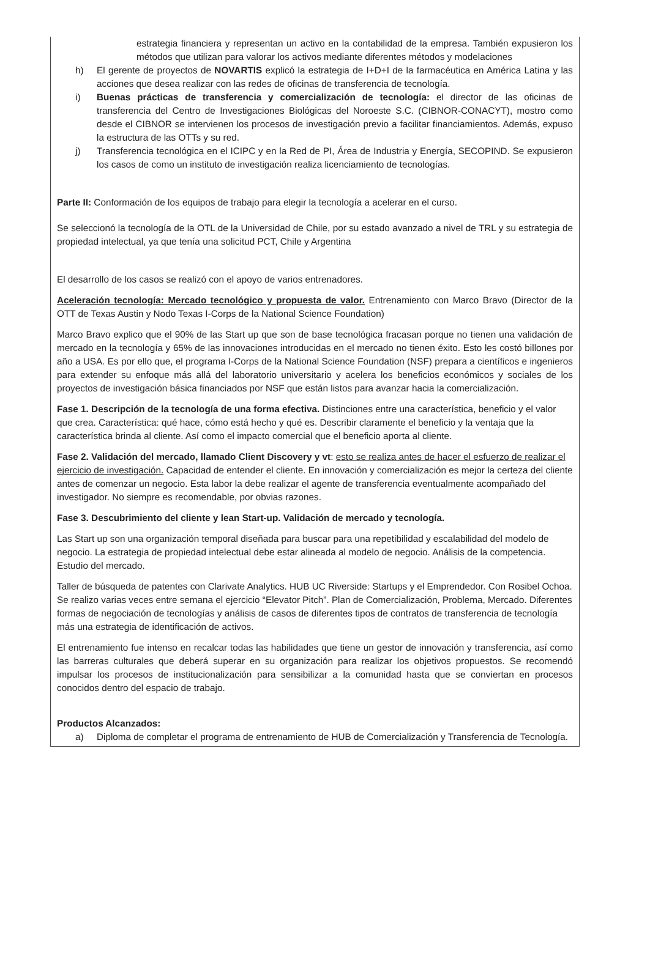estrategia financiera y representan un activo en la contabilidad de la empresa. También expusieron los métodos que utilizan para valorar los activos mediante diferentes métodos y modelaciones
h) El gerente de proyectos de NOVARTIS explicó la estrategia de I+D+I de la farmacéutica en América Latina y las acciones que desea realizar con las redes de oficinas de transferencia de tecnología.
i) Buenas prácticas de transferencia y comercialización de tecnología: el director de las oficinas de transferencia del Centro de Investigaciones Biológicas del Noroeste S.C. (CIBNOR-CONACYT), mostro como desde el CIBNOR se intervienen los procesos de investigación previo a facilitar financiamientos. Además, expuso la estructura de las OTTs y su red.
j) Transferencia tecnológica en el ICIPC y en la Red de PI, Área de Industria y Energía, SECOPIND. Se expusieron los casos de como un instituto de investigación realiza licenciamiento de tecnologías.
Parte II: Conformación de los equipos de trabajo para elegir la tecnología a acelerar en el curso.
Se seleccionó la tecnología de la OTL de la Universidad de Chile, por su estado avanzado a nivel de TRL y su estrategia de propiedad intelectual, ya que tenía una solicitud PCT, Chile y Argentina
El desarrollo de los casos se realizó con el apoyo de varios entrenadores.
Aceleración tecnología: Mercado tecnológico y propuesta de valor. Entrenamiento con Marco Bravo (Director de la OTT de Texas Austin y Nodo Texas I-Corps de la National Science Foundation)
Marco Bravo explico que el 90% de las Start up que son de base tecnológica fracasan porque no tienen una validación de mercado en la tecnología y 65% de las innovaciones introducidas en el mercado no tienen éxito. Esto les costó billones por año a USA. Es por ello que, el programa I-Corps de la National Science Foundation (NSF) prepara a científicos e ingenieros para extender su enfoque más allá del laboratorio universitario y acelera los beneficios económicos y sociales de los proyectos de investigación básica financiados por NSF que están listos para avanzar hacia la comercialización.
Fase 1. Descripción de la tecnología de una forma efectiva. Distinciones entre una característica, beneficio y el valor que crea. Característica: qué hace, cómo está hecho y qué es. Describir claramente el beneficio y la ventaja que la característica brinda al cliente. Así como el impacto comercial que el beneficio aporta al cliente.
Fase 2. Validación del mercado, llamado Client Discovery y vt: esto se realiza antes de hacer el esfuerzo de realizar el ejercicio de investigación. Capacidad de entender el cliente. En innovación y comercialización es mejor la certeza del cliente antes de comenzar un negocio. Esta labor la debe realizar el agente de transferencia eventualmente acompañado del investigador. No siempre es recomendable, por obvias razones.
Fase 3. Descubrimiento del cliente y lean Start-up. Validación de mercado y tecnología.
Las Start up son una organización temporal diseñada para buscar para una repetibilidad y escalabilidad del modelo de negocio. La estrategia de propiedad intelectual debe estar alineada al modelo de negocio. Análisis de la competencia. Estudio del mercado.
Taller de búsqueda de patentes con Clarivate Analytics. HUB UC Riverside: Startups y el Emprendedor. Con Rosibel Ochoa. Se realizo varias veces entre semana el ejercicio “Elevator Pitch”. Plan de Comercialización, Problema, Mercado. Diferentes formas de negociación de tecnologías y análisis de casos de diferentes tipos de contratos de transferencia de tecnología más una estrategia de identificación de activos.
El entrenamiento fue intenso en recalcar todas las habilidades que tiene un gestor de innovación y transferencia, así como las barreras culturales que deberá superar en su organización para realizar los objetivos propuestos. Se recomendó impulsar los procesos de institucionalización para sensibilizar a la comunidad hasta que se conviertan en procesos conocidos dentro del espacio de trabajo.
Productos Alcanzados:
a) Diploma de completar el programa de entrenamiento de HUB de Comercialización y Transferencia de Tecnología.